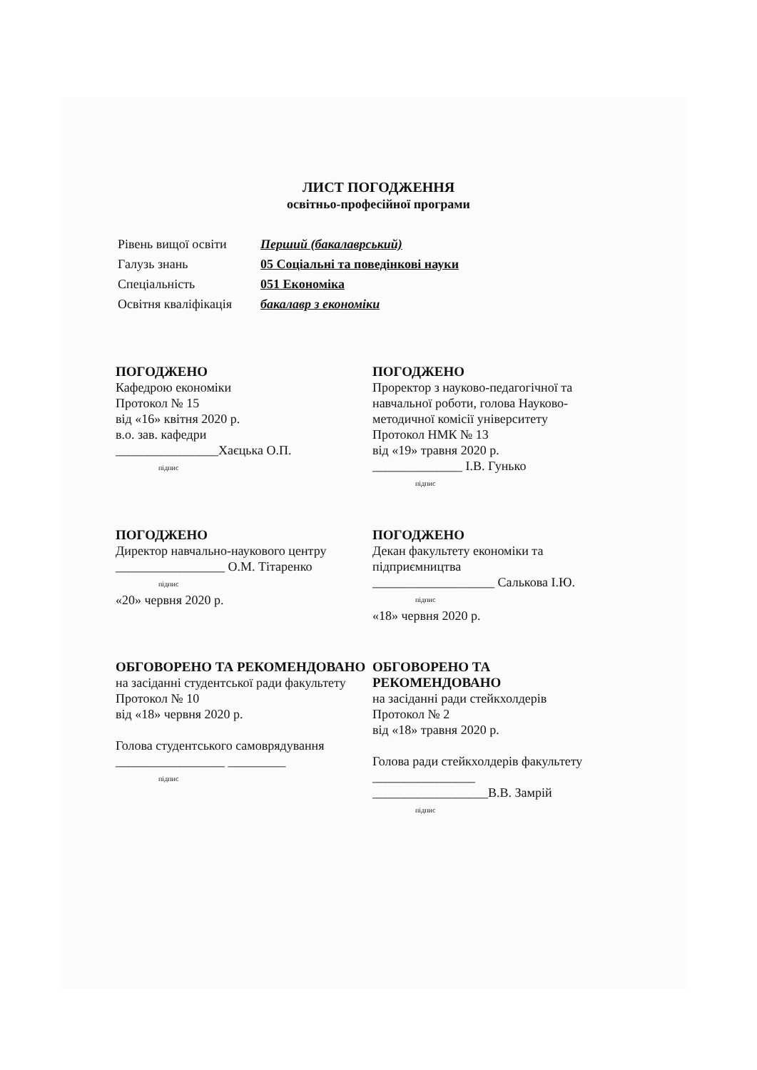ЛИСТ ПОГОДЖЕННЯ
освітньо-професійної програми
Рівень вищої освіти Перший (бакалаврський)
Галузь знань 05 Соціальні та поведінкові науки
Спеціальність 051 Економіка
Освітня кваліфікація бакалавр з економіки
ПОГОДЖЕНО
Кафедрою економіки
Протокол № 15
від «16» квітня 2020 р.
в.о. зав. кафедри
________________Хаєцька О.П.
підпис
ПОГОДЖЕНО
Проректор з науково-педагогічної та навчальної роботи, голова Науково-методичної комісії університету
Протокол НМК № 13
від «19» травня 2020 р.
______________ І.В. Гунько
підпис
ПОГОДЖЕНО
Директор навчально-наукового центру
_________________ О.М. Тітаренко
підпис
«20» червня 2020 р.
ПОГОДЖЕНО
Декан факультету економіки та підприємництва
___________________ Салькова І.Ю.
підпис
«18» червня 2020 р.
ОБГОВОРЕНО ТА РЕКОМЕНДОВАНО
на засіданні студентської ради факультету
Протокол № 10
від «18» червня 2020 р.
Голова студентського самоврядування
_________________ _________
підпис
ОБГОВОРЕНО ТА РЕКОМЕНДОВАНО
на засіданні ради стейкхолдерів
Протокол № 2
від «18» травня 2020 р.
Голова ради стейкхолдерів факультету ________________
__________________В.В. Замрій
підпис